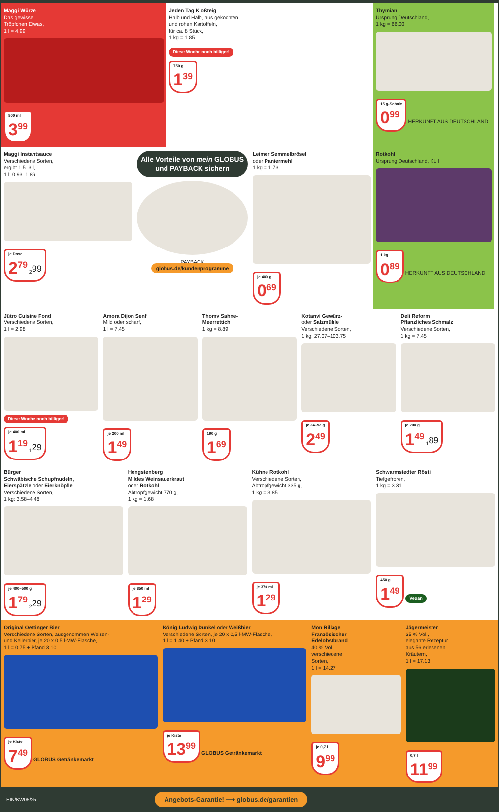Maggi Würze
Das gewisse
Tröpfchen Etwas,
1 l = 4.99
800 ml 3<sup>99</sup>
Jeden Tag Kloßteig
Halb und Halb, aus gekochten
und rohen Kartoffeln,
für ca. 8 Stück,
1 kg = 1.85
Diese Woche noch billiger!
750 g 1<sup>39</sup>
Thymian
Ursprung Deutschland,
1 kg = 66.00
15 g-Schale 0<sup>99</sup>
HERKUNFT AUS DEUTSCHLAND
Maggi Instantsauce
Verschiedene Sorten,
ergibt 1,5–3 l,
1 l: 0.93–1.86
je Dose 2<sup>79</sup> 2<sup>99</sup>
Alle Vorteile von mein GLOBUS und PAYBACK sichern
PAYBACK
globus.de/kundenprogramme
Leimer Semmelbrösel
oder Paniermehl
1 kg = 1.73
je 400 g 0<sup>69</sup>
Rotkohl
Ursprung Deutschland, KL I
1 kg 0<sup>89</sup>
HERKUNFT AUS DEUTSCHLAND
Jütro Cuisine Fond
Verschiedene Sorten,
1 l = 2.98
Diese Woche noch billiger!
je 400 ml 1<sup>19</sup> 1<sup>29</sup>
Amora Dijon Senf
Mild oder scharf,
1 l = 7.45
je 200 ml 1<sup>49</sup>
Thomy Sahne-
Meerrettich
1 kg = 8.89
190 g 1<sup>69</sup>
Kotanyi Gewürz-
oder Salzmühle
Verschiedene Sorten,
1 kg: 27.07–103.75
je 24–92 g 2<sup>49</sup>
Deli Reform
Pflanzliches Schmalz
Verschiedene Sorten,
1 kg = 7.45
je 200 g 1<sup>49</sup> 1<sup>89</sup>
Bürger
Schwäbische Schupfnudeln,
Eierspätzle oder Eierknöpfle
Verschiedene Sorten,
1 kg: 3.58–4.48
je 400–500 g 1<sup>79</sup> 2<sup>29</sup>
Hengstenberg
Mildes Weinsauerkraut
oder Rotkohl
Abtropfgewicht 770 g,
1 kg = 1.68
je 850 ml 1<sup>29</sup>
Kühne Rotkohl
Verschiedene Sorten,
Abtropfgewicht 335 g,
1 kg = 3.85
je 370 ml 1<sup>29</sup>
Schwarmstedter Rösti
Tiefgefroren,
1 kg = 3.31
450 g 1<sup>49</sup>
Vegan
Original Oettinger Bier
Verschiedene Sorten, ausgenommen Weizen-
und Kellerbier, je 20 x 0,5 l-MW-Flasche,
1 l = 0.75 + Pfand 3.10
je Kiste 7<sup>49</sup>
GLOBUS Getränkemarkt
König Ludwig Dunkel oder Weißbier
Verschiedene Sorten, je 20 x 0,5 l-MW-Flasche,
1 l = 1.40 + Pfand 3.10
je Kiste 13<sup>99</sup>
GLOBUS Getränkemarkt
Mon Rillage
Französischer
Edelobstbrand
40 % Vol.,
verschiedene
Sorten,
1 l = 14.27
je 0,7 l 9<sup>99</sup>
Jägermeister
35 % Vol.,
elegante Rezeptur
aus 56 erlesenen
Kräutern,
1 l = 17.13
0,7 l 11<sup>99</sup>
EIN/KW05/25 Angebots-Garantie! ⟶ globus.de/garantien